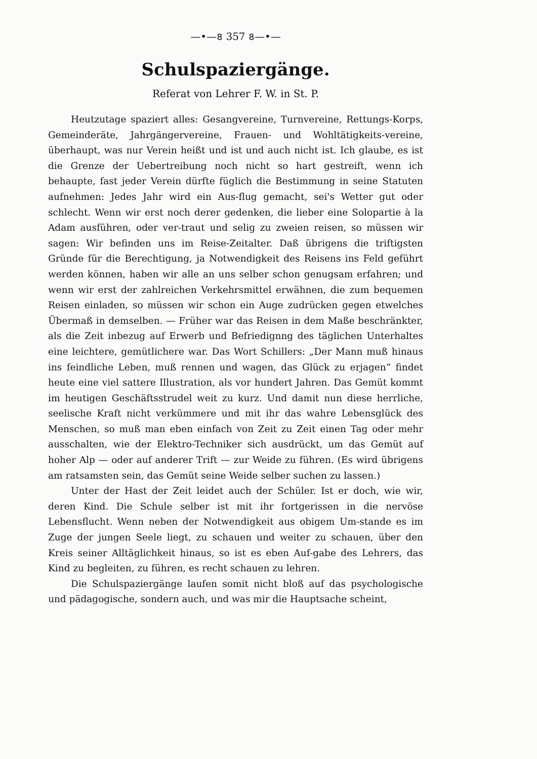—•—৪ 357 ৪—•—
Schulspaziergänge.
Referat von Lehrer F. W. in St. P.
Heutzutage spaziert alles: Gesangvereine, Turnvereine, Rettungs-Korps, Gemeinderäte, Jahrgängervereine, Frauen- und Wohltätigkeits-vereine, überhaupt, was nur Verein heißt und ist und auch nicht ist. Ich glaube, es ist die Grenze der Uebertreibung noch nicht so hart gestreift, wenn ich behaupte, fast jeder Verein dürfte füglich die Bestimmung in seine Statuten aufnehmen: Jedes Jahr wird ein Aus-flug gemacht, sei's Wetter gut oder schlecht. Wenn wir erst noch derer gedenken, die lieber eine Solopartie à la Adam ausführen, oder ver-traut und selig zu zweien reisen, so müssen wir sagen: Wir befinden uns im Reise-Zeitalter. Daß übrigens die triftigsten Gründe für die Berechtigung, ja Notwendigkeit des Reisens ins Feld geführt werden können, haben wir alle an uns selber schon genugsam erfahren; und wenn wir erst der zahlreichen Verkehrsmittel erwähnen, die zum bequemen Reisen einladen, so müssen wir schon ein Auge zudrücken gegen etwelches Übermaß in demselben. — Früher war das Reisen in dem Maße beschränkter, als die Zeit inbezug auf Erwerb und Befriedignng des täglichen Unterhaltes eine leichtere, gemütlichere war. Das Wort Schillers: „Der Mann muß hinaus ins feindliche Leben, muß rennen und wagen, das Glück zu erjagen“ findet heute eine viel sattere Illustration, als vor hundert Jahren. Das Gemüt kommt im heutigen Geschäftsstrudel weit zu kurz. Und damit nun diese herrliche, seelische Kraft nicht verkümmere und mit ihr das wahre Lebensglück des Menschen, so muß man eben einfach von Zeit zu Zeit einen Tag oder mehr ausschalten, wie der Elektro-Techniker sich ausdrückt, um das Gemüt auf hoher Alp — oder auf anderer Trift — zur Weide zu führen. (Es wird übrigens am ratsamsten sein, das Gemüt seine Weide selber suchen zu lassen.)
Unter der Hast der Zeit leidet auch der Schüler. Ist er doch, wie wir, deren Kind. Die Schule selber ist mit ihr fortgerissen in die nervöse Lebensflucht. Wenn neben der Notwendigkeit aus obigem Um-stande es im Zuge der jungen Seele liegt, zu schauen und weiter zu schauen, über den Kreis seiner Alltäglichkeit hinaus, so ist es eben Auf-gabe des Lehrers, das Kind zu begleiten, zu führen, es recht schauen zu lehren.
Die Schulspaziergänge laufen somit nicht bloß auf das psychologische und pädagogische, sondern auch, und was mir die Hauptsache scheint,